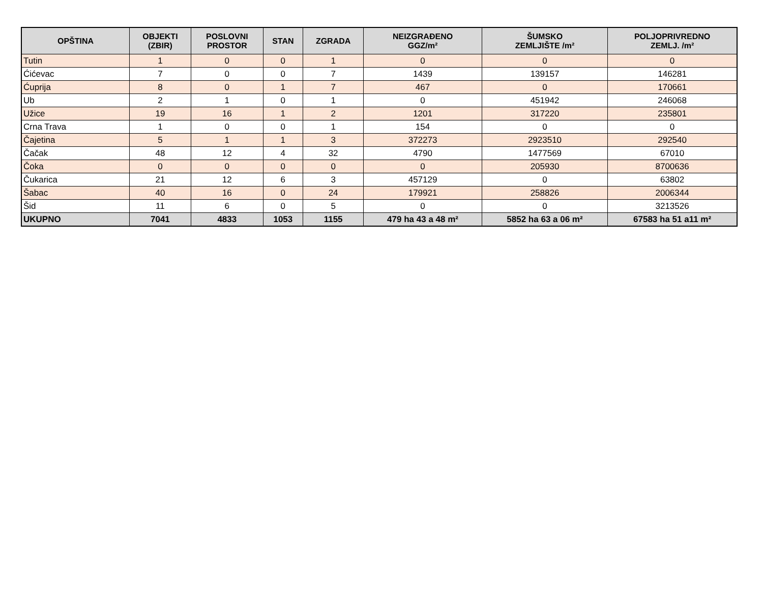| OPŠTINA | OBJEKTI (ZBIR) | POSLOVNI PROSTOR | STAN | ZGRADA | NEIZGRAĐENO GGZ/m² | ŠUMSKO ZEMLJIŠTE /m² | POLJOPRIVREDNO ZEMLJ. /m² |
| --- | --- | --- | --- | --- | --- | --- | --- |
| Tutin | 1 | 0 | 0 | 1 | 0 | 0 | 0 |
| Ćićevac | 7 | 0 | 0 | 7 | 1439 | 139157 | 146281 |
| Ćuprija | 8 | 0 | 1 | 7 | 467 | 0 | 170661 |
| Ub | 2 | 1 | 0 | 1 | 0 | 451942 | 246068 |
| Užice | 19 | 16 | 1 | 2 | 1201 | 317220 | 235801 |
| Crna Trava | 1 | 0 | 0 | 1 | 154 | 0 | 0 |
| Čajetina | 5 | 1 | 1 | 3 | 372273 | 2923510 | 292540 |
| Čačak | 48 | 12 | 4 | 32 | 4790 | 1477569 | 67010 |
| Čoka | 0 | 0 | 0 | 0 | 0 | 205930 | 8700636 |
| Čukarica | 21 | 12 | 6 | 3 | 457129 | 0 | 63802 |
| Šabac | 40 | 16 | 0 | 24 | 179921 | 258826 | 2006344 |
| Šid | 11 | 6 | 0 | 5 | 0 | 0 | 3213526 |
| UKUPNO | 7041 | 4833 | 1053 | 1155 | 479 ha 43 a 48 m² | 5852 ha 63 a 06 m² | 67583 ha 51 a11 m² |